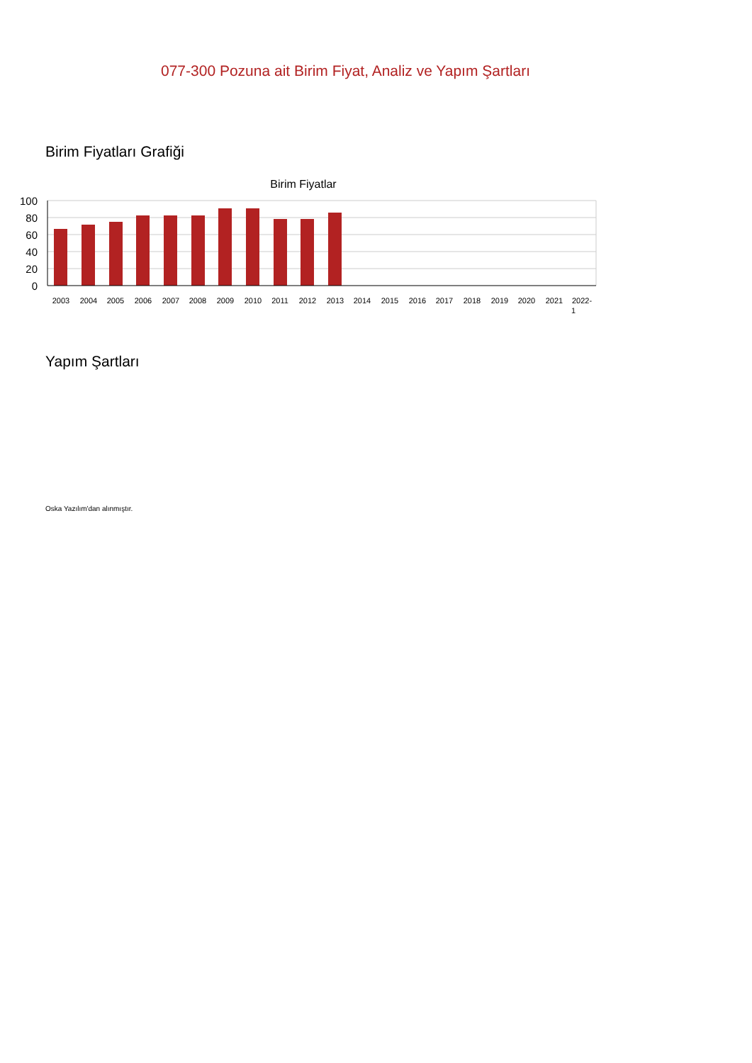077-300 Pozuna ait Birim Fiyat, Analiz ve Yapım Şartları
Birim Fiyatları Grafiği
Birim Fiyatlar
100
80
60
40
20
0
2003
2004
2005
2006
2007
2008
2009
2010
2011
2012
2013
2014
2015
2016
2017
2018
2019
2020
2021
2022-
1
Yapım Şartları
Oska Yazılım'dan alınmıştır.